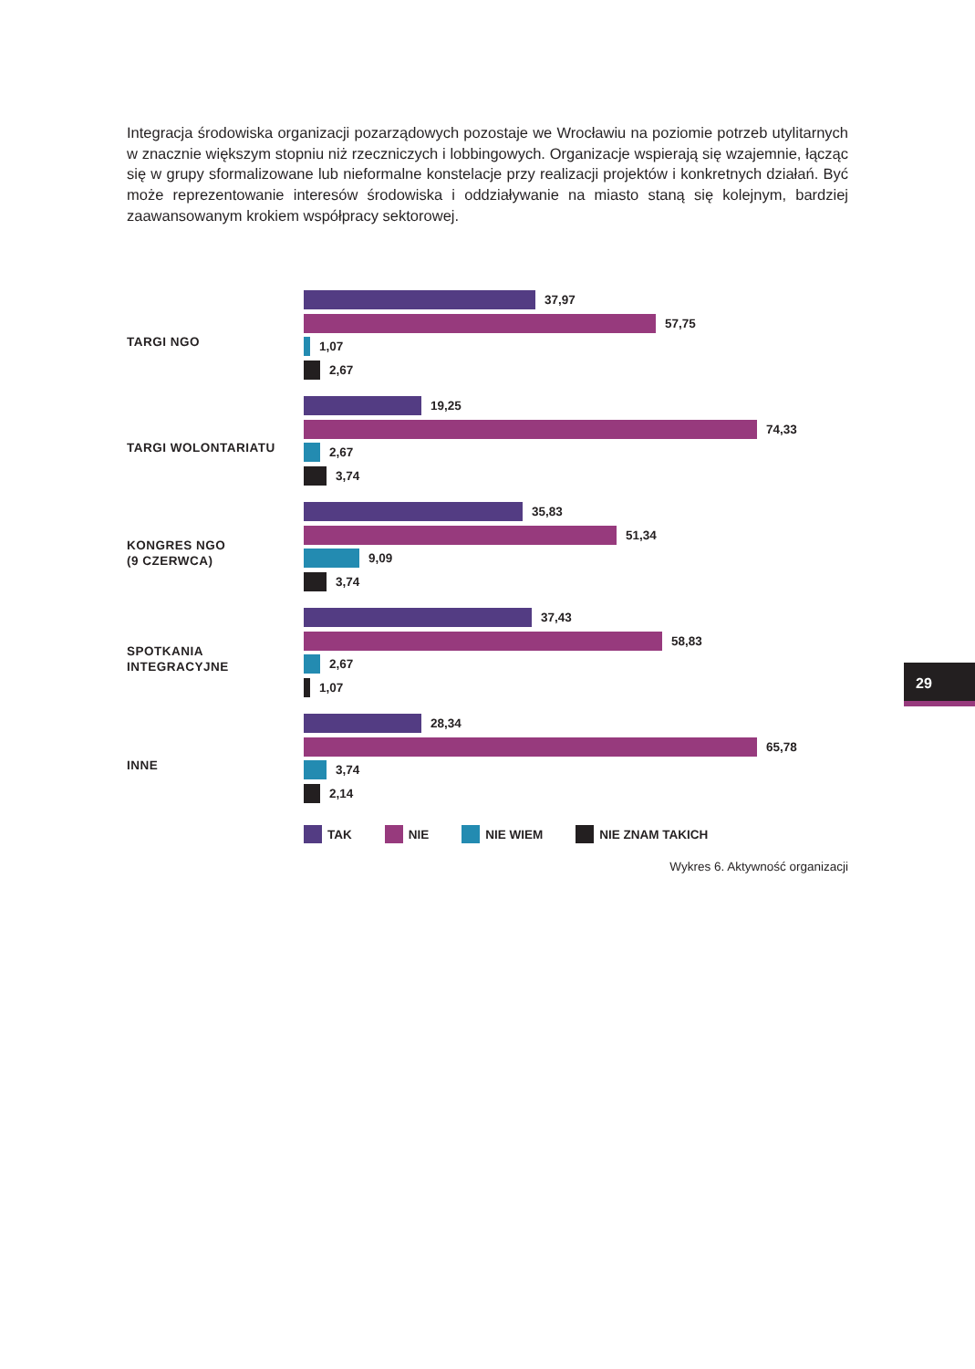Integracja środowiska organizacji pozarządowych pozostaje we Wrocławiu na poziomie potrzeb utylitarnych w znacznie większym stopniu niż rzeczniczych i lobbingowych. Organizacje wspierają się wzajemnie, łącząc się w grupy sformalizowane lub nieformalne konstelacje przy realizacji projektów i konkretnych działań. Być może reprezentowanie interesów środowiska i oddziaływanie na miasto staną się kolejnym, bardziej zaawansowanym krokiem współpracy sektorowej.
TARGI NGO
37,97
57,75
1,07
2,67
TARGI WOLONTARIATU
19,25
74,33
2,67
3,74
KONGRES NGO
(9 CZERWCA)
35,83
51,34
9,09
3,74
SPOTKANIA
INTEGRACYJNE
37,43
58,83
2,67
1,07
INNE
28,34
65,78
3,74
2,14
TAK NIE NIE WIEM NIE ZNAM TAKICH
Wykres 6. Aktywność organizacji
29